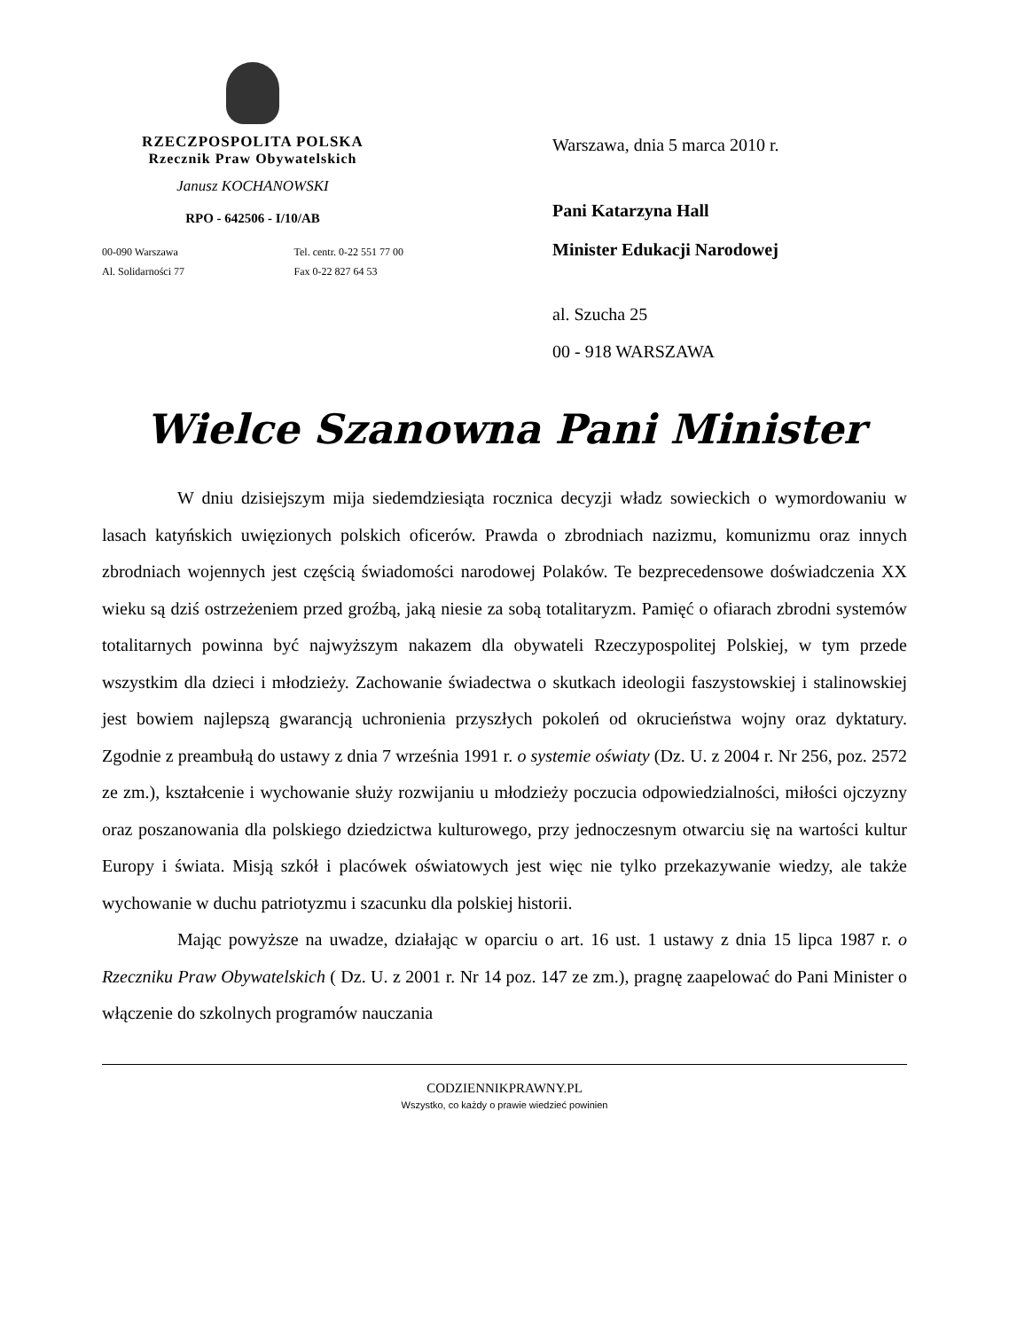RZECZPOSPOLITA POLSKA
Rzecznik Praw Obywatelskich
Janusz KOCHANOWSKI
RPO - 642506 - I/10/AB
00-090 Warszawa
Al. Solidarności 77 Tel. centr. 0-22 551 77 00
Fax 0-22 827 64 53
Warszawa, dnia 5 marca 2010 r.
Pani Katarzyna Hall
Minister Edukacji Narodowej
al. Szucha 25
00 - 918 WARSZAWA
Wielce Szanowna Pani Minister
W dniu dzisiejszym mija siedemdziesiąta rocznica decyzji władz sowieckich o wymordowaniu w lasach katyńskich uwięzionych polskich oficerów. Prawda o zbrodniach nazizmu, komunizmu oraz innych zbrodniach wojennych jest częścią świadomości narodowej Polaków. Te bezprecedensowe doświadczenia XX wieku są dziś ostrzeżeniem przed groźbą, jaką niesie za sobą totalitaryzm. Pamięć o ofiarach zbrodni systemów totalitarnych powinna być najwyższym nakazem dla obywateli Rzeczypospolitej Polskiej, w tym przede wszystkim dla dzieci i młodzieży. Zachowanie świadectwa o skutkach ideologii faszystowskiej i stalinowskiej jest bowiem najlepszą gwarancją uchronienia przyszłych pokoleń od okrucieństwa wojny oraz dyktatury. Zgodnie z preambułą do ustawy z dnia 7 września 1991 r. o systemie oświaty (Dz. U. z 2004 r. Nr 256, poz. 2572 ze zm.), kształcenie i wychowanie służy rozwijaniu u młodzieży poczucia odpowiedzialności, miłości ojczyzny oraz poszanowania dla polskiego dziedzictwa kulturowego, przy jednoczesnym otwarciu się na wartości kultur Europy i świata. Misją szkół i placówek oświatowych jest więc nie tylko przekazywanie wiedzy, ale także wychowanie w duchu patriotyzmu i szacunku dla polskiej historii.
Mając powyższe na uwadze, działając w oparciu o art. 16 ust. 1 ustawy z dnia 15 lipca 1987 r. o Rzeczniku Praw Obywatelskich ( Dz. U. z 2001 r. Nr 14 poz. 147 ze zm.), pragnę zaapelować do Pani Minister o włączenie do szkolnych programów nauczania
CODZIENNIKPRAWNY.PL
Wszystko, co każdy o prawie wiedzieć powinien